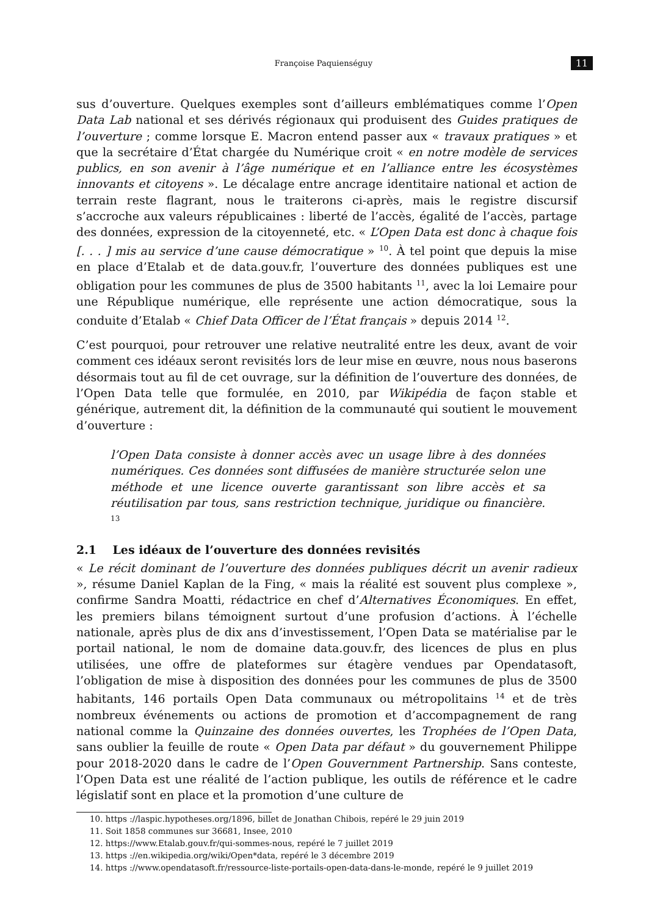Françoise Paquienséguy 11
sus d’ouverture. Quelques exemples sont d’ailleurs emblématiques comme l’Open Data Lab national et ses dérivés régionaux qui produisent des Guides pratiques de l’ouverture ; comme lorsque E. Macron entend passer aux « travaux pratiques » et que la secrétaire d’État chargée du Numérique croit « en notre modèle de services publics, en son avenir à l’âge numérique et en l’alliance entre les écosystèmes innovants et citoyens ». Le décalage entre ancrage identitaire national et action de terrain reste flagrant, nous le traiterons ci-après, mais le registre discursif s’accroche aux valeurs républicaines : liberté de l’accès, égalité de l’accès, partage des données, expression de la citoyenneté, etc. « L’Open Data est donc à chaque fois [. . . ] mis au service d’une cause démocratique » <sup>10</sup>. À tel point que depuis la mise en place d’Etalab et de data.gouv.fr, l’ouverture des données publiques est une obligation pour les communes de plus de 3500 habitants <sup>11</sup>, avec la loi Lemaire pour une République numérique, elle représente une action démocratique, sous la conduite d’Etalab « Chief Data Officer de l’État français » depuis 2014 <sup>12</sup>.
C’est pourquoi, pour retrouver une relative neutralité entre les deux, avant de voir comment ces idéaux seront revisités lors de leur mise en œuvre, nous nous baserons désormais tout au fil de cet ouvrage, sur la définition de l’ouverture des données, de l’Open Data telle que formulée, en 2010, par Wikipédia de façon stable et générique, autrement dit, la définition de la communauté qui soutient le mouvement d’ouverture :
l’Open Data consiste à donner accès avec un usage libre à des données numériques. Ces données sont diffusées de manière structurée selon une méthode et une licence ouverte garantissant son libre accès et sa réutilisation par tous, sans restriction technique, juridique ou financière. <sup>13</sup>
2.1 Les idéaux de l’ouverture des données revisités
« Le récit dominant de l’ouverture des données publiques décrit un avenir radieux », résume Daniel Kaplan de la Fing, « mais la réalité est souvent plus complexe », confirme Sandra Moatti, rédactrice en chef d’Alternatives Économiques. En effet, les premiers bilans témoignent surtout d’une profusion d’actions. À l’échelle nationale, après plus de dix ans d’investissement, l’Open Data se matérialise par le portail national, le nom de domaine data.gouv.fr, des licences de plus en plus utilisées, une offre de plateformes sur étagère vendues par Opendatasoft, l’obligation de mise à disposition des données pour les communes de plus de 3500 habitants, 146 portails Open Data communaux ou métropolitains <sup>14</sup> et de très nombreux événements ou actions de promotion et d’accompagnement de rang national comme la Quinzaine des données ouvertes, les Trophées de l’Open Data, sans oublier la feuille de route « Open Data par défaut » du gouvernement Philippe pour 2018-2020 dans le cadre de l’Open Gouvernment Partnership. Sans conteste, l’Open Data est une réalité de l’action publique, les outils de référence et le cadre législatif sont en place et la promotion d’une culture de
10. https ://laspic.hypotheses.org/1896, billet de Jonathan Chibois, repéré le 29 juin 2019
11. Soit 1858 communes sur 36681, Insee, 2010
12. https://www.Etalab.gouv.fr/qui-sommes-nous, repéré le 7 juillet 2019
13. https ://en.wikipedia.org/wiki/Open*data, repéré le 3 décembre 2019
14. https ://www.opendatasoft.fr/ressource-liste-portails-open-data-dans-le-monde, repéré le 9 juillet 2019